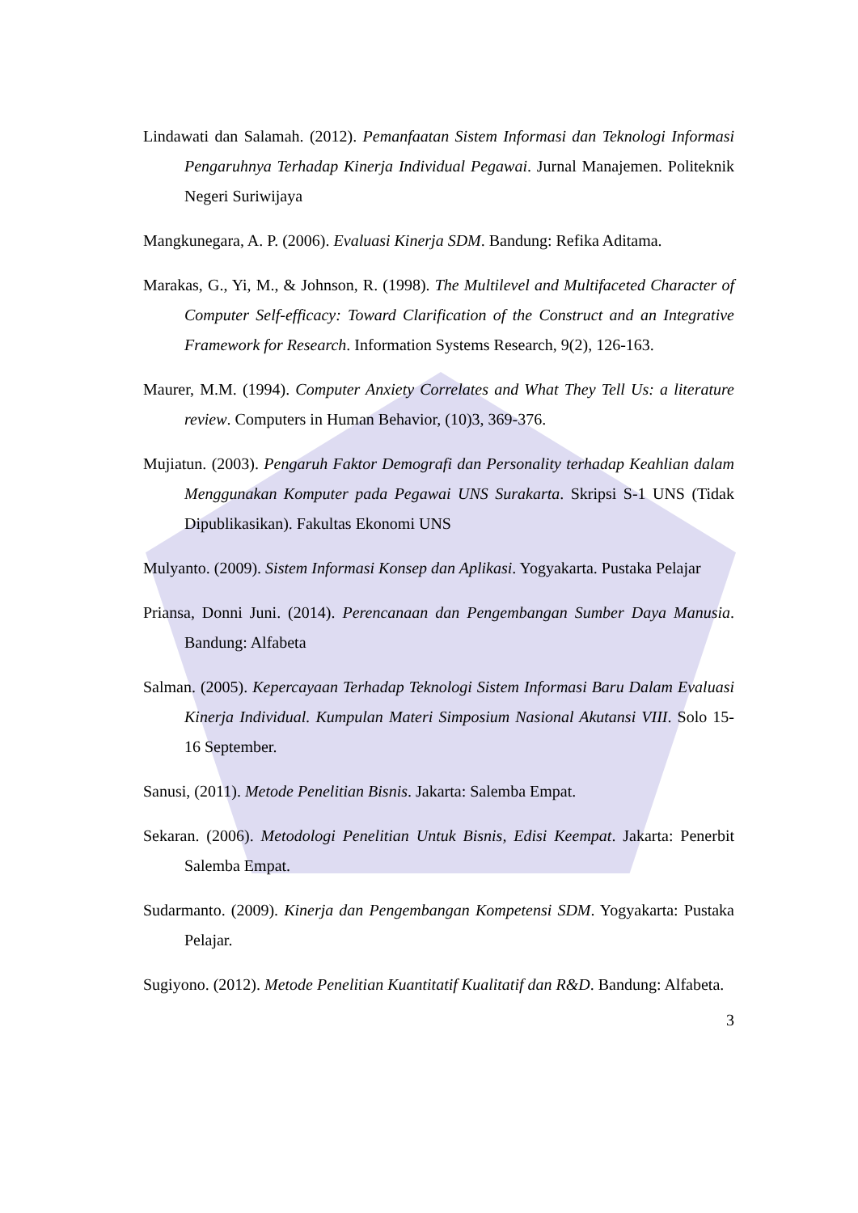Lindawati dan Salamah. (2012). Pemanfaatan Sistem Informasi dan Teknologi Informasi Pengaruhnya Terhadap Kinerja Individual Pegawai. Jurnal Manajemen. Politeknik Negeri Suriwijaya
Mangkunegara, A. P. (2006). Evaluasi Kinerja SDM. Bandung: Refika Aditama.
Marakas, G., Yi, M., & Johnson, R. (1998). The Multilevel and Multifaceted Character of Computer Self-efficacy: Toward Clarification of the Construct and an Integrative Framework for Research. Information Systems Research, 9(2), 126-163.
Maurer, M.M. (1994). Computer Anxiety Correlates and What They Tell Us: a literature review. Computers in Human Behavior, (10)3, 369-376.
Mujiatun. (2003). Pengaruh Faktor Demografi dan Personality terhadap Keahlian dalam Menggunakan Komputer pada Pegawai UNS Surakarta. Skripsi S-1 UNS (Tidak Dipublikasikan). Fakultas Ekonomi UNS
Mulyanto. (2009). Sistem Informasi Konsep dan Aplikasi. Yogyakarta. Pustaka Pelajar
Priansa, Donni Juni. (2014). Perencanaan dan Pengembangan Sumber Daya Manusia. Bandung: Alfabeta
Salman. (2005). Kepercayaan Terhadap Teknologi Sistem Informasi Baru Dalam Evaluasi Kinerja Individual. Kumpulan Materi Simposium Nasional Akutansi VIII. Solo 15-16 September.
Sanusi, (2011). Metode Penelitian Bisnis. Jakarta: Salemba Empat.
Sekaran. (2006). Metodologi Penelitian Untuk Bisnis, Edisi Keempat. Jakarta: Penerbit Salemba Empat.
Sudarmanto. (2009). Kinerja dan Pengembangan Kompetensi SDM. Yogyakarta: Pustaka Pelajar.
Sugiyono. (2012). Metode Penelitian Kuantitatif Kualitatif dan R&D. Bandung: Alfabeta.
3